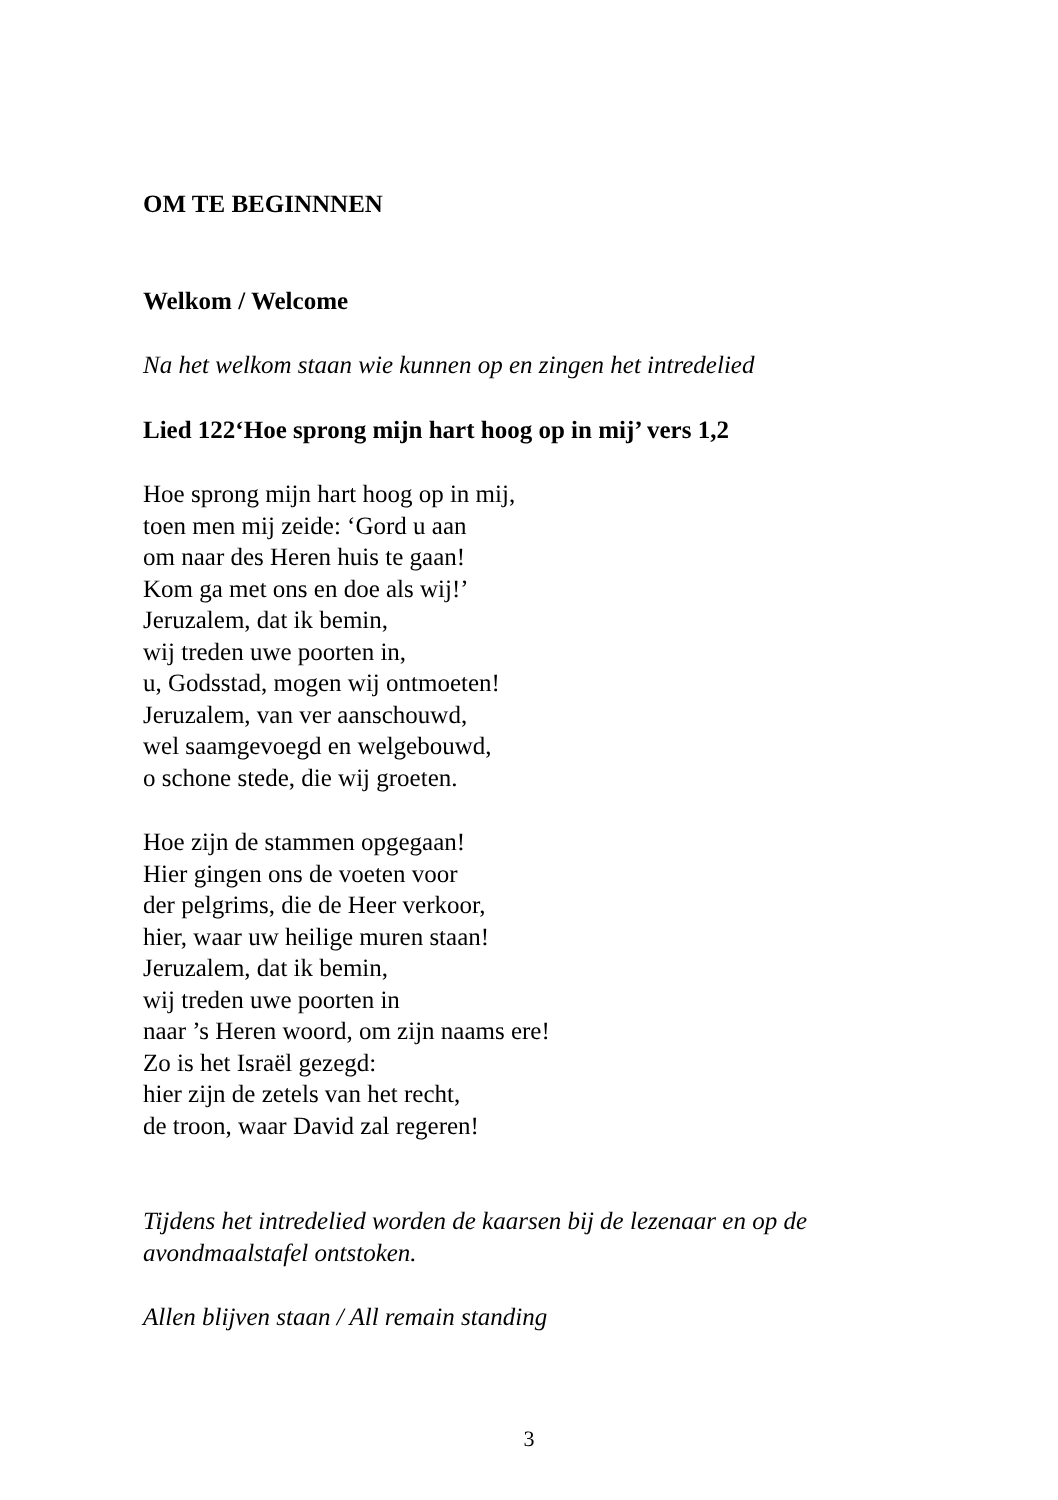OM TE BEGINNNEN
Welkom / Welcome
Na het welkom staan wie kunnen op en zingen het intredelied
Lied 122‘Hoe sprong mijn hart hoog op in mij’ vers 1,2
Hoe sprong mijn hart hoog op in mij,
toen men mij zeide: ‘Gord u aan
om naar des Heren huis te gaan!
Kom ga met ons en doe als wij!’
Jeruzalem, dat ik bemin,
wij treden uwe poorten in,
u, Godsstad, mogen wij ontmoeten!
Jeruzalem, van ver aanschouwd,
wel saamgevoegd en welgebouwd,
o schone stede, die wij groeten.
Hoe zijn de stammen opgegaan!
Hier gingen ons de voeten voor
der pelgrims, die de Heer verkoor,
hier, waar uw heilige muren staan!
Jeruzalem, dat ik bemin,
wij treden uwe poorten in
naar ’s Heren woord, om zijn naams ere!
Zo is het Israël gezegd:
hier zijn de zetels van het recht,
de troon, waar David zal regeren!
Tijdens het intredelied worden de kaarsen bij de lezenaar en op de
avondmaalstafel ontstoken.
Allen blijven staan / All remain standing
3